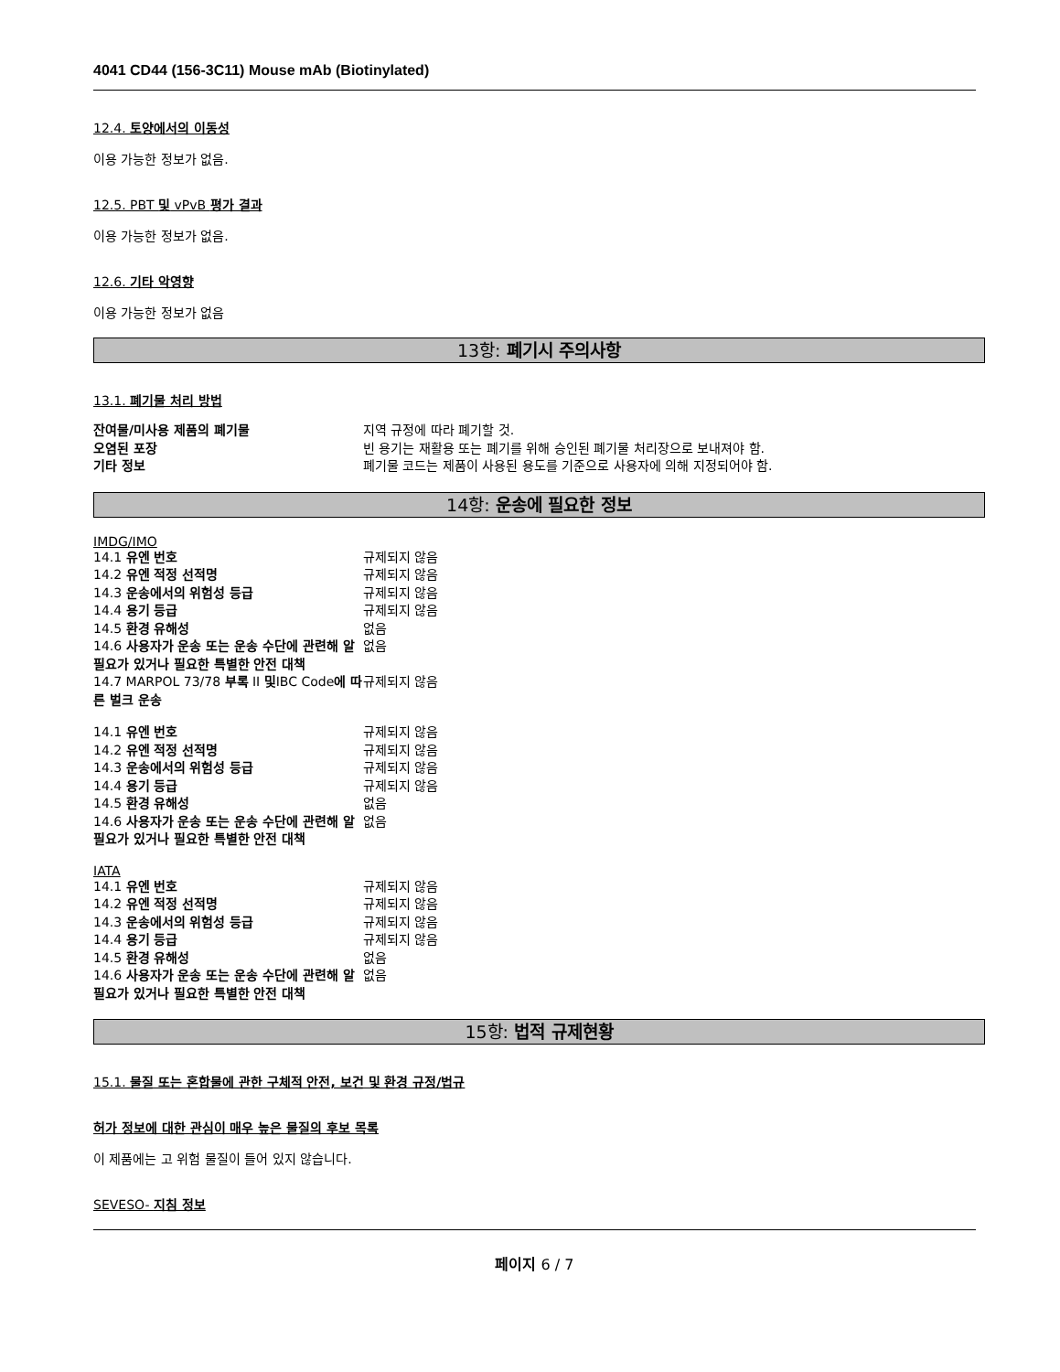4041 CD44 (156-3C11) Mouse mAb (Biotinylated)
12.4. 토양에서의 이동성
이용 가능한 정보가 없음.
12.5. PBT 및 vPvB 평가 결과
이용 가능한 정보가 없음.
12.6. 기타 악영향
이용 가능한 정보가 없음
13항: 폐기시 주의사항
13.1. 폐기물 처리 방법
| 잔여물/미사용 제품의 폐기물 | 지역 규정에 따라 폐기할 것. |
| 오염된 포장 | 빈 용기는 재활용 또는 폐기를 위해 승인된 폐기물 처리장으로 보내져야 함. |
| 기타 정보 | 폐기물 코드는 제품이 사용된 용도를 기준으로 사용자에 의해 지정되어야 함. |
14항: 운송에 필요한 정보
IMDG/IMO
| 14.1 유엔 번호 | 규제되지 않음 |
| 14.2 유엔 적정 선적명 | 규제되지 않음 |
| 14.3 운송에서의 위험성 등급 | 규제되지 않음 |
| 14.4 용기 등급 | 규제되지 않음 |
| 14.5 환경 유해성 | 없음 |
| 14.6 사용자가 운송 또는 운송 수단에 관련해 알 필요가 있거나 필요한 특별한 안전 대책 | 없음 |
| 14.7 MARPOL 73/78 부록 II 및 IBC Code 에 따른 벌크 운송 | 규제되지 않음 |
| 14.1 유엔 번호 | 규제되지 않음 |
| 14.2 유엔 적정 선적명 | 규제되지 않음 |
| 14.3 운송에서의 위험성 등급 | 규제되지 않음 |
| 14.4 용기 등급 | 규제되지 않음 |
| 14.5 환경 유해성 | 없음 |
| 14.6 사용자가 운송 또는 운송 수단에 관련해 알 필요가 있거나 필요한 특별한 안전 대책 | 없음 |
IATA
| 14.1 유엔 번호 | 규제되지 않음 |
| 14.2 유엔 적정 선적명 | 규제되지 않음 |
| 14.3 운송에서의 위험성 등급 | 규제되지 않음 |
| 14.4 용기 등급 | 규제되지 않음 |
| 14.5 환경 유해성 | 없음 |
| 14.6 사용자가 운송 또는 운송 수단에 관련해 알 필요가 있거나 필요한 특별한 안전 대책 | 없음 |
15항: 법적 규제현황
15.1. 물질 또는 혼합물에 관한 구체적 안전, 보건 및 환경 규정/법규
허가 정보에 대한 관심이 매우 높은 물질의 후보 목록
이 제품에는 고 위험 물질이 들어 있지 않습니다.
SEVESO- 지침 정보
페이지 6 / 7